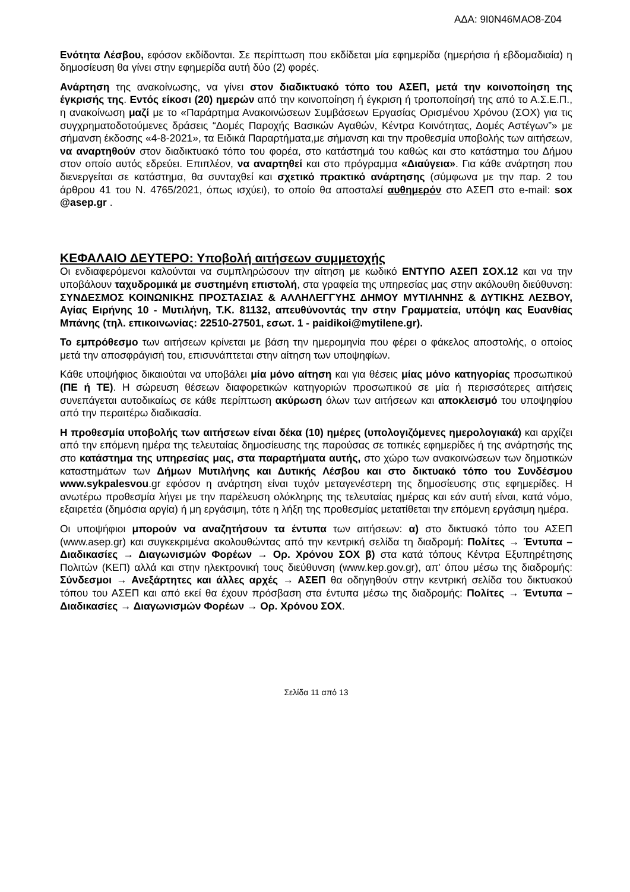ΑΔΑ: 9Ι0Ν46ΜΑΟ8-Ζ04
Ενότητα Λέσβου, εφόσον εκδίδονται. Σε περίπτωση που εκδίδεται μία εφημερίδα (ημερήσια ή εβδομαδιαία) η δημοσίευση θα γίνει στην εφημερίδα αυτή δύο (2) φορές.
Ανάρτηση της ανακοίνωσης, να γίνει στον διαδικτυακό τόπο του ΑΣΕΠ, μετά την κοινοποίηση της έγκρισής της. Εντός είκοσι (20) ημερών από την κοινοποίηση ή έγκριση ή τροποποίησή της από το Α.Σ.Ε.Π., η ανακοίνωση μαζί με το «Παράρτημα Ανακοινώσεων Συμβάσεων Εργασίας Ορισμένου Χρόνου (ΣΟΧ) για τις συγχρηματοδοτούμενες δράσεις “Δομές Παροχής Βασικών Αγαθών, Κέντρα Κοινότητας, Δομές Αστέγων”» με σήμανση έκδοσης «4-8-2021», τα Ειδικά Παραρτήματα,με σήμανση και την προθεσμία υποβολής των αιτήσεων, να αναρτηθούν στον διαδικτυακό τόπο του φορέα, στο κατάστημά του καθώς και στο κατάστημα του Δήμου στον οποίο αυτός εδρεύει. Επιπλέον, να αναρτηθεί και στο πρόγραμμα «Διαύγεια». Για κάθε ανάρτηση που διενεργείται σε κατάστημα, θα συνταχθεί και σχετικό πρακτικό ανάρτησης (σύμφωνα με την παρ. 2 του άρθρου 41 του Ν. 4765/2021, όπως ισχύει), το οποίο θα αποσταλεί αυθημερόν στο ΑΣΕΠ στο e-mail: sox @asep.gr .
ΚΕΦΑΛΑΙΟ ΔΕΥΤΕΡΟ: Υποβολή αιτήσεων συμμετοχής
Οι ενδιαφερόμενοι καλούνται να συμπληρώσουν την αίτηση με κωδικό ΕΝΤΥΠΟ ΑΣΕΠ ΣΟΧ.12 και να την υποβάλουν ταχυδρομικά με συστημένη επιστολή, στα γραφεία της υπηρεσίας μας στην ακόλουθη διεύθυνση: ΣΥΝΔΕΣΜΟΣ ΚΟΙΝΩΝΙΚΗΣ ΠΡΟΣΤΑΣΙΑΣ & ΑΛΛΗΛΕΓΓΥΗΣ ΔΗΜΟΥ ΜΥΤΙΛΗΝΗΣ & ΔΥΤΙΚΗΣ ΛΕΣΒΟΥ, Αγίας Ειρήνης 10 - Μυτιλήνη, Τ.Κ. 81132, απευθύνοντάς την στην Γραμματεία, υπόψη κας Ευανθίας Μπάνης (τηλ. επικοινωνίας: 22510-27501, εσωτ. 1 - paidikoi@mytilene.gr).
Το εμπρόθεσμο των αιτήσεων κρίνεται με βάση την ημερομηνία που φέρει ο φάκελος αποστολής, ο οποίος μετά την αποσφράγισή του, επισυνάπτεται στην αίτηση των υποψηφίων.
Κάθε υποψήφιος δικαιούται να υποβάλει μία μόνο αίτηση και για θέσεις μίας μόνο κατηγορίας προσωπικού (ΠΕ ή ΤΕ). Η σώρευση θέσεων διαφορετικών κατηγοριών προσωπικού σε μία ή περισσότερες αιτήσεις συνεπάγεται αυτοδικαίως σε κάθε περίπτωση ακύρωση όλων των αιτήσεων και αποκλεισμό του υποψηφίου από την περαιτέρω διαδικασία.
Η προθεσμία υποβολής των αιτήσεων είναι δέκα (10) ημέρες (υπολογιζόμενες ημερολογιακά) και αρχίζει από την επόμενη ημέρα της τελευταίας δημοσίευσης της παρούσας σε τοπικές εφημερίδες ή της ανάρτησής της στο κατάστημα της υπηρεσίας μας, στα παραρτήματα αυτής, στο χώρο των ανακοινώσεων των δημοτικών καταστημάτων των Δήμων Μυτιλήνης και Δυτικής Λέσβου και στο δικτυακό τόπο του Συνδέσμου www.sykpalesvou.gr εφόσον η ανάρτηση είναι τυχόν μεταγενέστερη της δημοσίευσης στις εφημερίδες. Η ανωτέρω προθεσμία λήγει με την παρέλευση ολόκληρης της τελευταίας ημέρας και εάν αυτή είναι, κατά νόμο, εξαιρετέα (δημόσια αργία) ή μη εργάσιμη, τότε η λήξη της προθεσμίας μετατίθεται την επόμενη εργάσιμη ημέρα.
Οι υποψήφιοι μπορούν να αναζητήσουν τα έντυπα των αιτήσεων: α) στο δικτυακό τόπο του ΑΣΕΠ (www.asep.gr) και συγκεκριμένα ακολουθώντας από την κεντρική σελίδα τη διαδρομή: Πολίτες → Έντυπα – Διαδικασίες → Διαγωνισμών Φορέων → Ορ. Χρόνου ΣΟΧ β) στα κατά τόπους Κέντρα Εξυπηρέτησης Πολιτών (ΚΕΠ) αλλά και στην ηλεκτρονική τους διεύθυνση (www.kep.gov.gr), απ' όπου μέσω της διαδρομής: Σύνδεσμοι → Ανεξάρτητες και άλλες αρχές → ΑΣΕΠ θα οδηγηθούν στην κεντρική σελίδα του δικτυακού τόπου του ΑΣΕΠ και από εκεί θα έχουν πρόσβαση στα έντυπα μέσω της διαδρομής: Πολίτες → Έντυπα – Διαδικασίες → Διαγωνισμών Φορέων → Ορ. Χρόνου ΣΟΧ.
Σελίδα 11 από 13